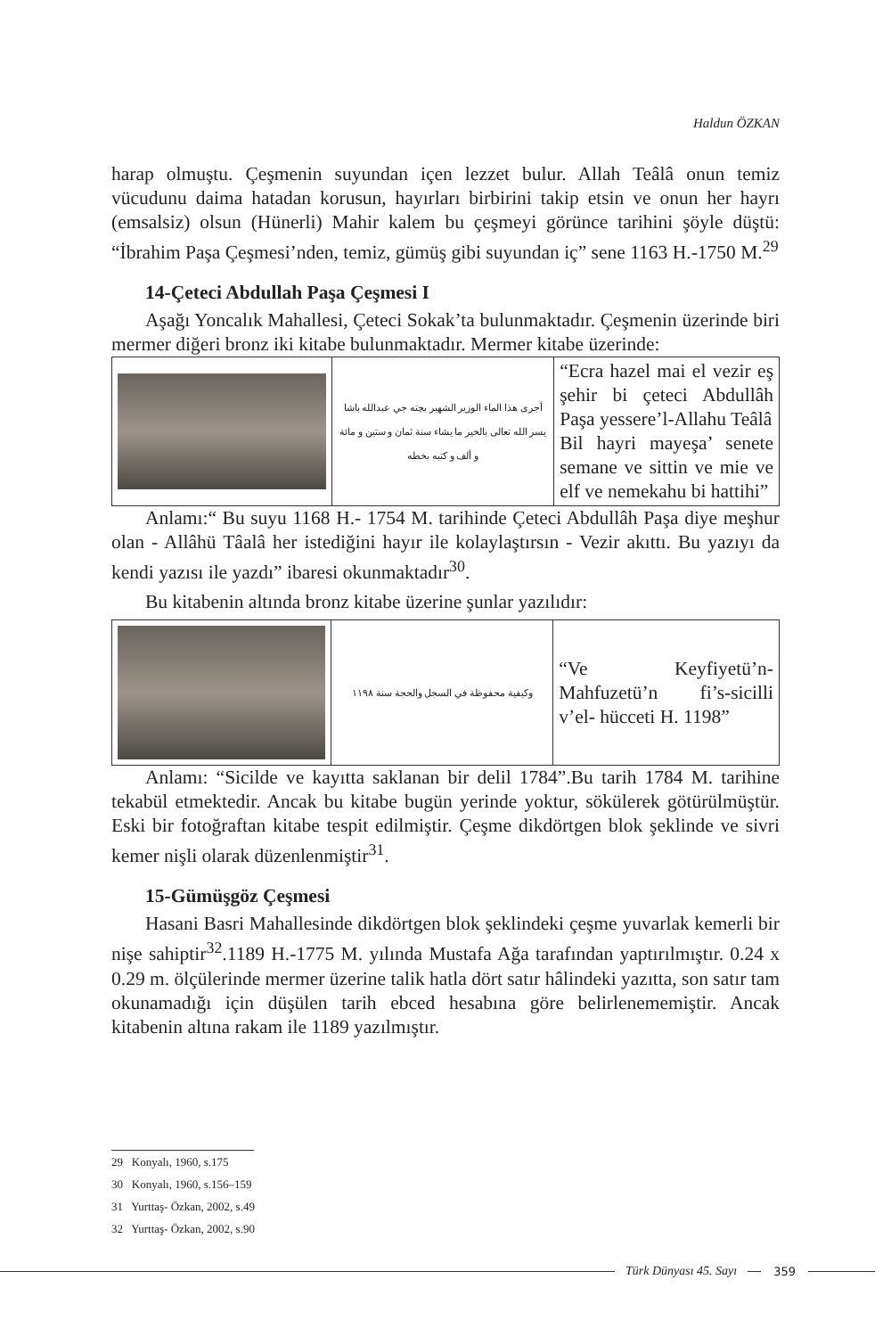Haldun ÖZKAN
harap olmuştu. Çeşmenin suyundan içen lezzet bulur. Allah Teâlâ onun temiz vücudunu daima hatadan korusun, hayırları birbirini takip etsin ve onun her hayrı (emsalsiz) olsun (Hünerli) Mahir kalem bu çeşmeyi görünce tarihini şöyle düştü: “İbrahim Paşa Çeşmesi’nden, temiz, gümüş gibi suyundan iç” sene 1163 H.-1750 M.<sup>29</sup>
14-Çeteci Abdullah Paşa Çeşmesi I
Aşağı Yoncalık Mahallesi, Çeteci Sokak’ta bulunmaktadır. Çeşmenin üzerinde biri mermer diğeri bronz iki kitabe bulunmaktadır. Mermer kitabe üzerinde:
| | أجرى هذا الماء الوزير الشهير بچته جي عبدالله باشا يسر الله تعالى بالخير ما يشاء سنة ثمان و ستين و مائة و ألف و كتبه بخطه | “Ecra hazel mai el vezir eş şehir bi çeteci Abdullâh Paşa yessere’l-Allahu Teâlâ Bil hayri mayeşa’ senete semane ve sittin ve mie ve elf ve nemekahu bi hattihi” |
Anlamı:“ Bu suyu 1168 H.- 1754 M. tarihinde Çeteci Abdullâh Paşa diye meşhur olan - Allâhü Tâalâ her istediğini hayır ile kolaylaştırsın - Vezir akıttı. Bu yazıyı da kendi yazısı ile yazdı” ibaresi okunmaktadır<sup>30</sup>.
Bu kitabenin altında bronz kitabe üzerine şunlar yazılıdır:
| | وكيفية محفوظة في السجل والحجة سنة ١١٩٨ | “Ve Keyfiyetü’n- Mahfuzetü’n fi’s-sicilli v’el- hücceti H. 1198” |
Anlamı: “Sicilde ve kayıtta saklanan bir delil 1784”.Bu tarih 1784 M. tarihine tekabül etmektedir. Ancak bu kitabe bugün yerinde yoktur, sökülerek götürülmüştür. Eski bir fotoğraftan kitabe tespit edilmiştir. Çeşme dikdörtgen blok şeklinde ve sivri kemer nişli olarak düzenlenmiştir<sup>31</sup>.
15-Gümüşgöz Çeşmesi
Hasani Basri Mahallesinde dikdörtgen blok şeklindeki çeşme yuvarlak kemerli bir nişe sahiptir<sup>32</sup>.1189 H.-1775 M. yılında Mustafa Ağa tarafından yaptırılmıştır. 0.24 x 0.29 m. ölçülerinde mermer üzerine talik hatla dört satır hâlindeki yazıtta, son satır tam okunamadığı için düşülen tarih ebced hesabına göre belirlenememiştir. Ancak kitabenin altına rakam ile 1189 yazılmıştır.
29 Konyalı, 1960, s.175
30 Konyalı, 1960, s.156–159
31 Yurttaş- Özkan, 2002, s.49
32 Yurttaş- Özkan, 2002, s.90
Türk Dünyası 45. Sayı 359